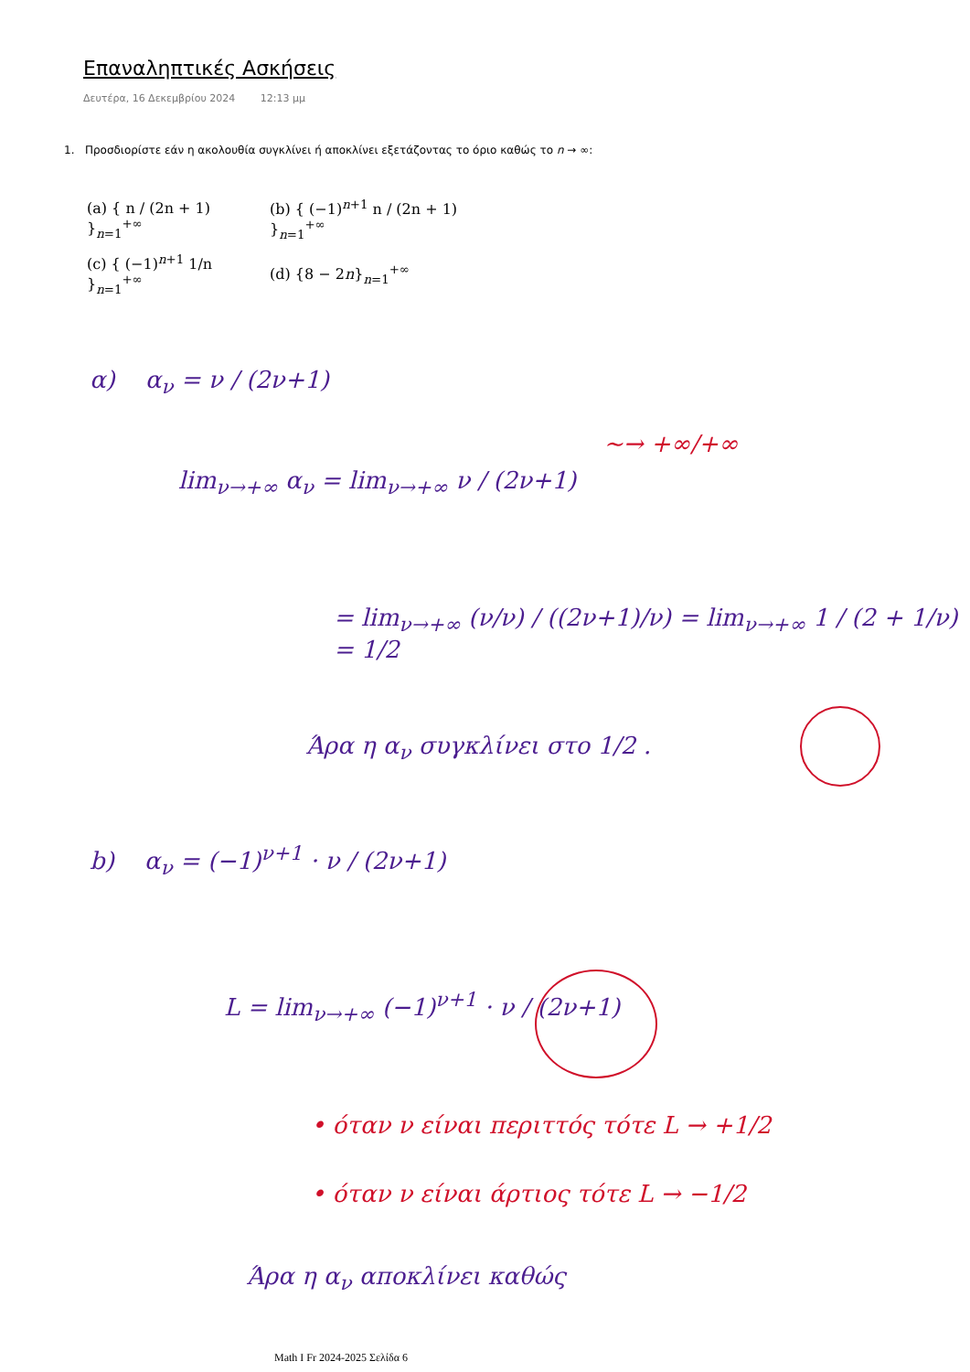Επαναληπτικές Ασκήσεις
Δευτέρα, 16 Δεκεμβρίου 2024 12:13 μμ
1. Προσδιορίστε εάν η ακολουθία συγκλίνει ή αποκλίνει εξετάζοντας το όριο καθώς το n → ∞:
(a) { n / (2n + 1) }<sub>n=1</sub><sup>+∞</sup> (b) { (−1)<sup>n+1</sup> n / (2n + 1) }<sub>n=1</sub><sup>+∞</sup>
(c) { (−1)<sup>n+1</sup> 1/n }<sub>n=1</sub><sup>+∞</sup> (d) {8 − 2n}<sub>n=1</sub><sup>+∞</sup>
α) α<sub>ν</sub> = ν / (2ν+1)
lim<sub>ν→+∞</sub> α<sub>ν</sub> = lim<sub>ν→+∞</sub> ν / (2ν+1)
∼→ +∞/+∞
= lim<sub>ν→+∞</sub> (ν/ν) / ((2ν+1)/ν) = lim<sub>ν→+∞</sub> 1 / (2 + 1/ν) = 1/2
Άρα η α<sub>ν</sub> συγκλίνει στο 1/2 .
b) α<sub>ν</sub> = (−1)<sup>ν+1</sup> · ν / (2ν+1)
L = lim<sub>ν→+∞</sub> (−1)<sup>ν+1</sup> · ν / (2ν+1)
• όταν ν είναι περιττός τότε L → +1/2
• όταν ν είναι άρτιος τότε L → −1/2
Άρα η α<sub>ν</sub> αποκλίνει καθώς
Math I Fr 2024-2025 Σελίδα 6